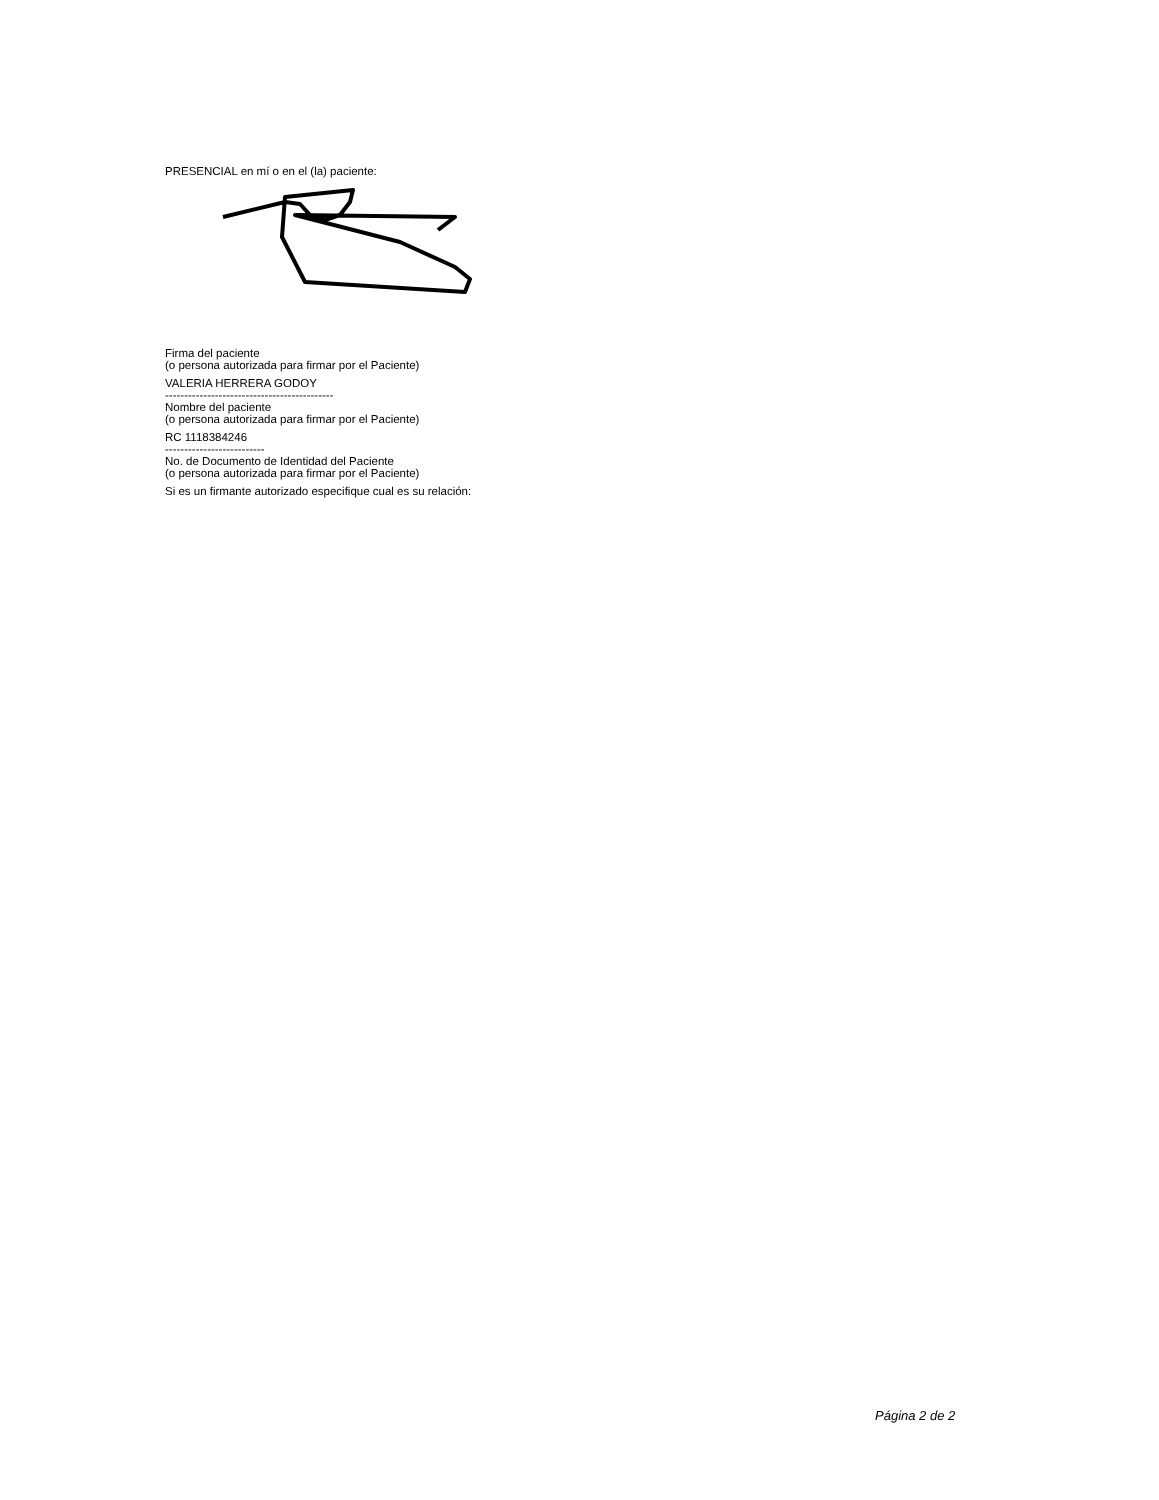PRESENCIAL en mí o en el (la) paciente:
Firma del paciente
(o persona autorizada para firmar por el Paciente)
VALERIA HERRERA GODOY
--------------------------------------------
Nombre del paciente
(o persona autorizada para firmar por el Paciente)
RC 1118384246
--------------------------
No. de Documento de Identidad del Paciente
(o persona autorizada para firmar por el Paciente)
Si es un firmante autorizado especifique cual es su relación:
Página 2 de 2